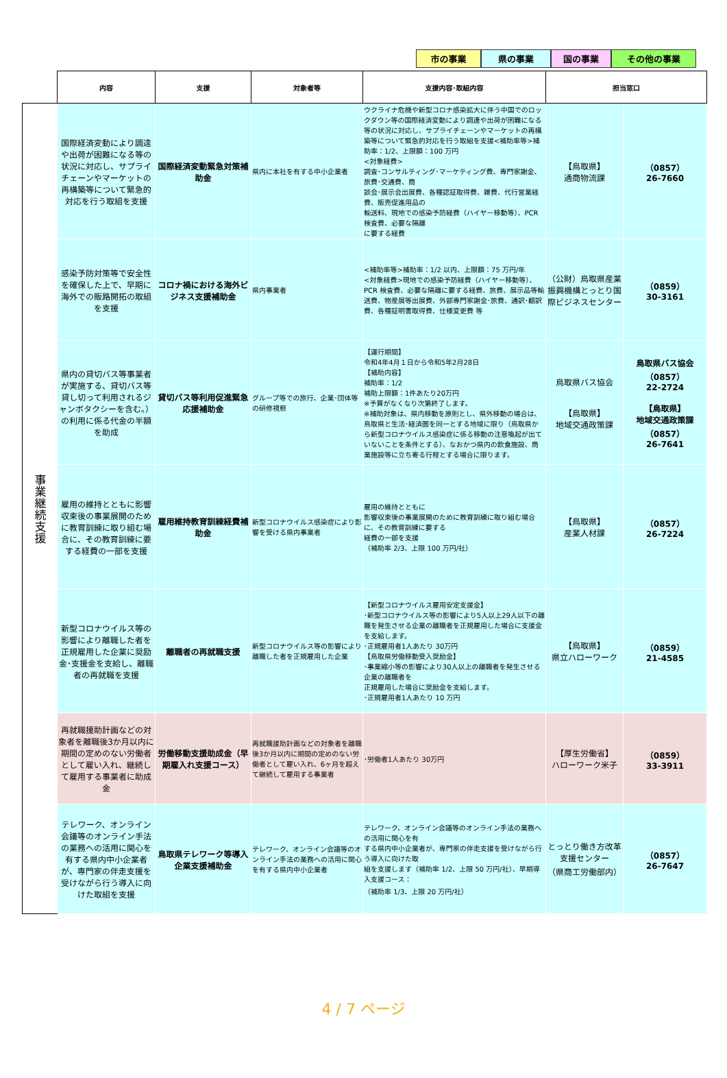市の事業 県の事業 国の事業 その他の事業
| | 内容 | 支援 | 対象者等 | 支援内容･取組内容 | 担当窓口 | |
| 事業継続支援 | 国際経済変動により調達や出荷が困難になる等の状況に対応し、サプライチェーンやマーケットの再構築等について緊急的対応を行う取組を支援 | 国際経済変動緊急対策補助金 | 県内に本社を有する中小企業者 | ウクライナ危機や新型コロナ感染拡大に伴う中国でのロックダウン等の国際経済変動により調達や出荷が困難になる等の状況に対応し、サプライチェーンやマーケットの再構築等について緊急的対応を行う取組を支援<補助率等>補助率：1/2、上限額：100 万円 <対象経費> 調査･コンサルティング･マーケティング費、専門家謝金、旅費･交通費、商 談会･展示会出展費、各種認証取得費、雑費、代行営業経費、販売促進用品の 輸送料、現地での感染予防経費（ハイヤー移動等）、PCR 検査費、必要な隔離 に要する経費 | 【鳥取県】 通商物流課 | （0857） 26-7660 |
| | 感染予防対策等で安全性を確保した上で、早期に海外での販路開拓の取組を支援 | コロナ禍における海外ビジネス支援補助金 | 県内事業者 | <補助率等>補助率：1/2 以内、上限額：75 万円/年 <対象経費>現地での感染予防経費（ハイヤー移動等）、PCR 検査費、必要な隔離に要する経費、旅費、展示品等輸送費、物産展等出展費、外部専門家謝金･旅費、通訳･翻訳費、各種証明書取得費、仕様変更費 等 | （公財）鳥取県産業振興機構とっとり国際ビジネスセンター | （0859） 30-3161 |
| | 県内の貸切バス等事業者が実施する、貸切バス等貸し切って利用されるジャンボタクシーを含む。）の利用に係る代金の半額を助成 | 貸切バス等利用促進緊急応援補助金 | グループ等での旅行、企業･団体等の研修視察 | 【運行期間】 令和4年4月１日から令和5年2月28日 【補助内容】 補助率：1/2 補助上限額：1件あたり20万円 ※予算がなくなり次第終了します。 ※補助対象は、県内移動を原則とし、県外移動の場合は、鳥取県と生活･経済圏を同一とする地域に限り（鳥取県から新型コロナウイルス感染症に係る移動の注意喚起が出ていないことを条件とする）、なおかつ県内の飲食施設、商業施設等に立ち寄る行程とする場合に限ります。 | 鳥取県バス協会 【鳥取県】 地域交通政策課 | 鳥取県バス協会 （0857） 22-2724 【鳥取県】 地域交通政策課 （0857） 26-7641 |
| | 雇用の維持とともに影響収束後の事業展開のために教育訓練に取り組む場合に、その教育訓練に要する経費の一部を支援 | 雇用維持教育訓練経費補助金 | 新型コロナウイルス感染症により影響を受ける県内事業者 | 雇用の維持とともに 影響収束後の事業展開のために教育訓練に取り組む場合に、その教育訓練に要する 経費の一部を支援 （補助率 2/3、上限 100 万円/社） | 【鳥取県】 産業人材課 | （0857） 26-7224 |
| | 新型コロナウイルス等の影響により離職した者を正規雇用した企業に奨励金･支援金を支給し、離職者の再就職を支援 | 離職者の再就職支援 | 新型コロナウイルス等の影響により離職した者を正規雇用した企業 | 【新型コロナウイルス雇用安定支援金】 ･新型コロナウイルス等の影響により5人以上29人以下の離職を発生させる企業の離職者を正規雇用した場合に支援金を支給します。 ･正規雇用者1人あたり 30万円 【鳥取県労働移動受入奨励金】 ･事業縮小等の影響により30人以上の離職者を発生させる企業の離職者を 正規雇用した場合に奨励金を支給します。 ･正規雇用者1人あたり 10 万円 | 【鳥取県】 県立ハローワーク | （0859） 21-4585 |
| | 再就職援助計画などの対象者を離職後3か月以内に期間の定めのない労働者として雇い入れ、継続して雇用する事業者に助成金 | 労働移動支援助成金（早期雇入れ支援コース） | 再就職援助計画などの対象者を離職後3か月以内に期間の定めのない労働者として雇い入れ、6ヶ月を超えて継続して雇用する事業者 | ･労働者1人あたり 30万円 | 【厚生労働省】 ハローワーク米子 | （0859） 33-3911 |
| | テレワーク、オンライン会議等のオンライン手法の業務への活用に関心を有する県内中小企業者が、専門家の伴走支援を受けながら行う導入に向けた取組を支援 | 鳥取県テレワーク等導入企業支援補助金 | テレワーク、オンライン会議等のオンライン手法の業務への活用に関心を有する県内中小企業者 | テレワーク、オンライン会議等のオンライン手法の業務への活用に関心を有 する県内中小企業者が、専門家の伴走支援を受けながら行う導入に向けた取 組を支援します（補助率 1/2、上限 50 万円/社）、早期導入支援コース： （補助率 1/3、上限 20 万円/社） | とっとり働き方改革支援センター （県商工労働部内） | （0857） 26-7647 |
4 / 7 ページ